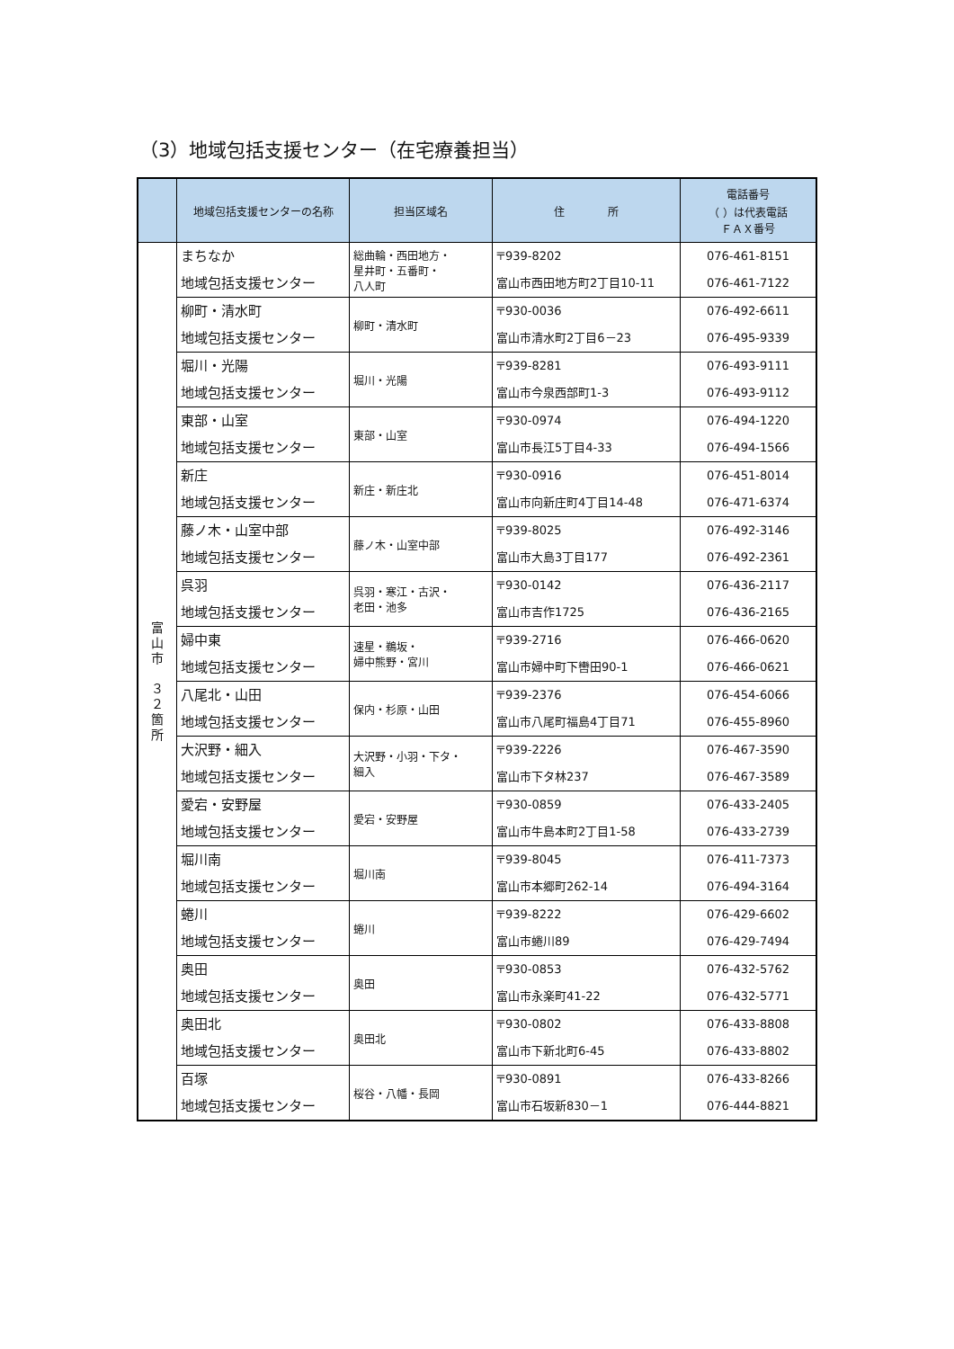（3）地域包括支援センター（在宅療養担当）
| | 地域包括支援センターの名称 | 担当区域名 | 住 所 | 電話番号 （ ）は代表電話 ＦＡＸ番号 |
| --- | --- | --- | --- | --- |
| 富 山 市 ３ ２ 箇 所 | まちなか 地域包括支援センター | 総曲輪・西田地方・ 星井町・五番町・ 八人町 | 〒939-8202 富山市西田地方町2丁目10-11 | 076-461-8151 076-461-7122 |
| | 柳町・清水町 地域包括支援センター | 柳町・清水町 | 〒930-0036 富山市清水町2丁目6－23 | 076-492-6611 076-495-9339 |
| | 堀川・光陽 地域包括支援センター | 堀川・光陽 | 〒939-8281 富山市今泉西部町1-3 | 076-493-9111 076-493-9112 |
| | 東部・山室 地域包括支援センター | 東部・山室 | 〒930-0974 富山市長江5丁目4-33 | 076-494-1220 076-494-1566 |
| | 新庄 地域包括支援センター | 新庄・新庄北 | 〒930-0916 富山市向新庄町4丁目14-48 | 076-451-8014 076-471-6374 |
| | 藤ノ木・山室中部 地域包括支援センター | 藤ノ木・山室中部 | 〒939-8025 富山市大島3丁目177 | 076-492-3146 076-492-2361 |
| | 呉羽 地域包括支援センター | 呉羽・寒江・古沢・ 老田・池多 | 〒930-0142 富山市吉作1725 | 076-436-2117 076-436-2165 |
| | 婦中東 地域包括支援センター | 速星・鵜坂・ 婦中熊野・宮川 | 〒939-2716 富山市婦中町下轡田90-1 | 076-466-0620 076-466-0621 |
| | 八尾北・山田 地域包括支援センター | 保内・杉原・山田 | 〒939-2376 富山市八尾町福島4丁目71 | 076-454-6066 076-455-8960 |
| | 大沢野・細入 地域包括支援センター | 大沢野・小羽・下タ・ 細入 | 〒939-2226 富山市下タ林237 | 076-467-3590 076-467-3589 |
| | 愛宕・安野屋 地域包括支援センター | 愛宕・安野屋 | 〒930-0859 富山市牛島本町2丁目1-58 | 076-433-2405 076-433-2739 |
| | 堀川南 地域包括支援センター | 堀川南 | 〒939-8045 富山市本郷町262-14 | 076-411-7373 076-494-3164 |
| | 蜷川 地域包括支援センター | 蜷川 | 〒939-8222 富山市蜷川89 | 076-429-6602 076-429-7494 |
| | 奥田 地域包括支援センター | 奥田 | 〒930-0853 富山市永楽町41-22 | 076-432-5762 076-432-5771 |
| | 奥田北 地域包括支援センター | 奥田北 | 〒930-0802 富山市下新北町6-45 | 076-433-8808 076-433-8802 |
| | 百塚 地域包括支援センター | 桜谷・八幡・長岡 | 〒930-0891 富山市石坂新830－1 | 076-433-8266 076-444-8821 |